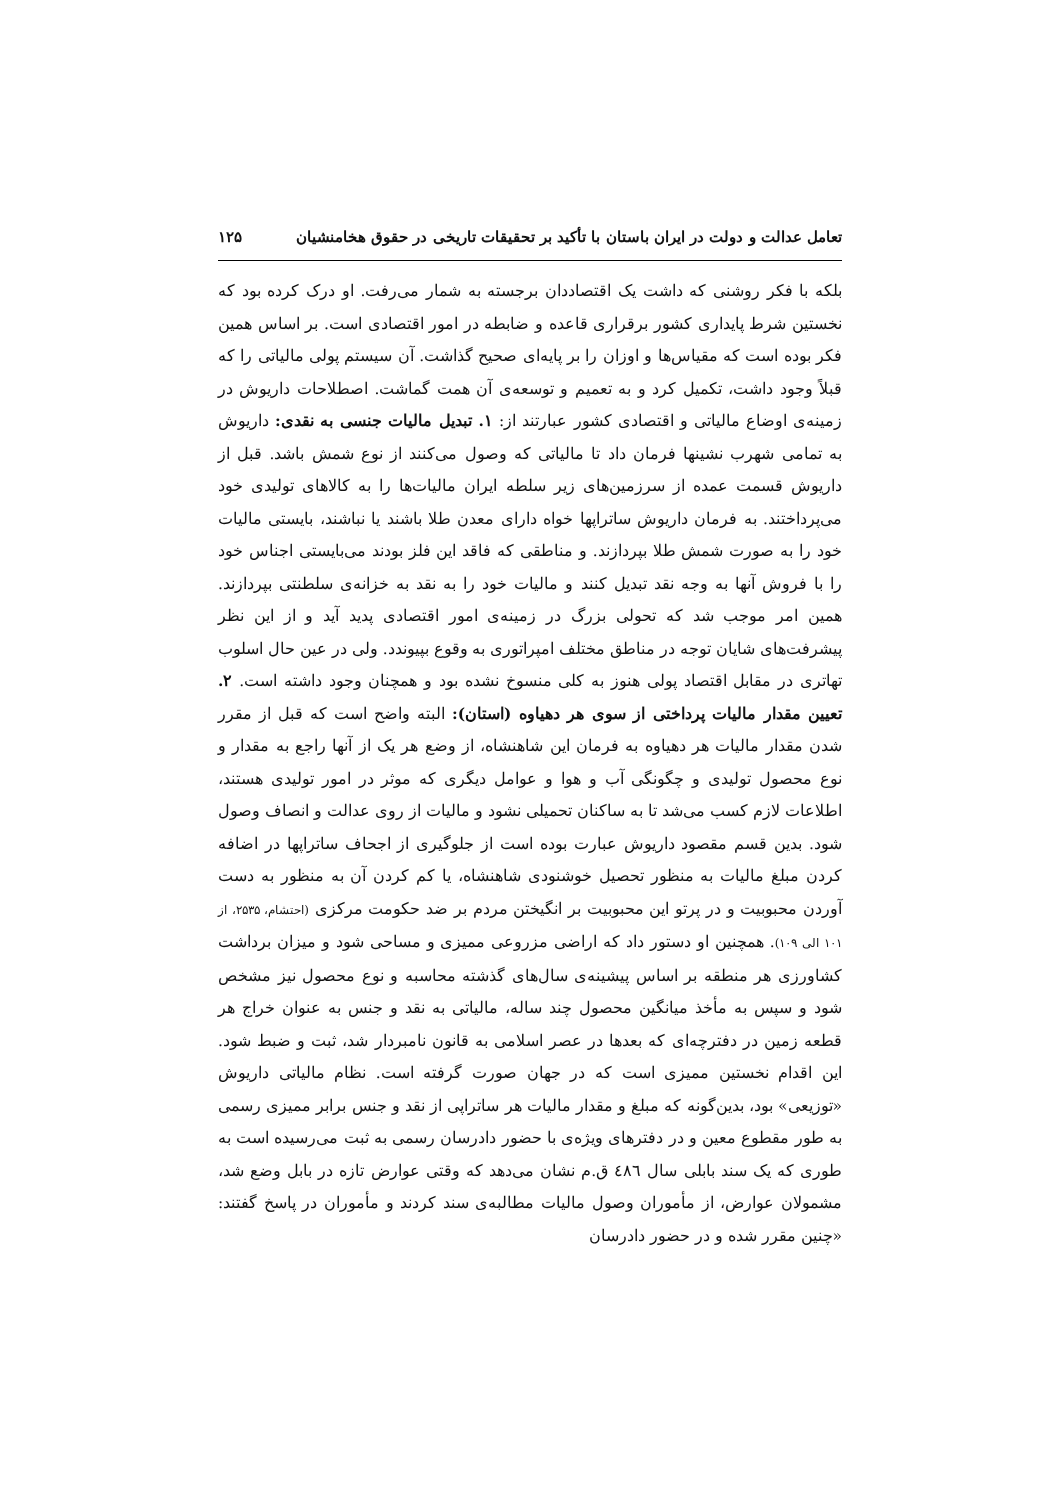تعامل عدالت و دولت در ایران باستان با تأکید بر تحقیقات تاریخی در حقوق هخامنشیان ۱۲۵
بلکه با فکر روشنی که داشت یک اقتصاددان برجسته به شمار می‌رفت. او درک کرده بود که نخستین شرط پایداری کشور برقراری قاعده و ضابطه در امور اقتصادی است. بر اساس همین فکر بوده است که مقیاس‌ها و اوزان را بر پایه‌ای صحیح گذاشت. آن سیستم پولی مالیاتی را که قبلاً وجود داشت، تکمیل کرد و به تعمیم و توسعه‌ی آن همت گماشت. اصطلاحات داریوش در زمینه‌ی اوضاع مالیاتی و اقتصادی کشور عبارتند از: ۱. تبدیل مالیات جنسی به نقدی: داریوش به تمامی شهرب نشینها فرمان داد تا مالیاتی که وصول می‌کنند از نوع شمش باشد. قبل از داریوش قسمت عمده از سرزمین‌های زیر سلطه ایران مالیات‌ها را به کالاهای تولیدی خود می‌پرداختند. به فرمان داریوش ساتراپها خواه دارای معدن طلا باشند یا نباشند، بایستی مالیات خود را به صورت شمش طلا بپردازند. و مناطقی که فاقد این فلز بودند می‌بایستی اجناس خود را با فروش آنها به وجه نقد تبدیل کنند و مالیات خود را به نقد به خزانه‌ی سلطنتی بپردازند. همین امر موجب شد که تحولی بزرگ در زمینه‌ی امور اقتصادی پدید آید و از این نظر پیشرفت‌های شایان توجه در مناطق مختلف امپراتوری به وقوع بپیوندد. ولی در عین حال اسلوب تهاتری در مقابل اقتصاد پولی هنوز به کلی منسوخ نشده بود و همچنان وجود داشته است. ۲. تعیین مقدار مالیات پرداختی از سوی هر دهیاوه (استان): البته واضح است که قبل از مقرر شدن مقدار مالیات هر دهیاوه به فرمان این شاهنشاه، از وضع هر یک از آنها راجع به مقدار و نوع محصول تولیدی و چگونگی آب و هوا و عوامل دیگری که موثر در امور تولیدی هستند، اطلاعات لازم کسب می‌شد تا به ساکنان تحمیلی نشود و مالیات از روی عدالت و انصاف وصول شود. بدین قسم مقصود داریوش عبارت بوده است از جلوگیری از اجحاف ساتراپها در اضافه کردن مبلغ مالیات به منظور تحصیل خوشنودی شاهنشاه، یا کم کردن آن به منظور به دست آوردن محبوبیت و در پرتو این محبوبیت بر انگیختن مردم بر ضد حکومت مرکزی (احتشام، ۲۵۳۵، از ۱۰۱ الی ۱۰۹). همچنین او دستور داد که اراضی مزروعی ممیزی و مساحی شود و میزان برداشت کشاورزی هر منطقه بر اساس پیشینه‌ی سال‌های گذشته محاسبه و نوع محصول نیز مشخص شود و سپس به مأخذ میانگین محصول چند ساله، مالیاتی به نقد و جنس به عنوان خراج هر قطعه زمین در دفترچه‌ای که بعدها در عصر اسلامی به قانون نامبردار شد، ثبت و ضبط شود. این اقدام نخستین ممیزی است که در جهان صورت گرفته است. نظام مالیاتی داریوش «توزیعی» بود، بدین‌گونه که مبلغ و مقدار مالیات هر ساتراپی از نقد و جنس برابر ممیزی رسمی به طور مقطوع معین و در دفترهای ویژه‌ی با حضور دادرسان رسمی به ثبت می‌رسیده است به طوری که یک سند بابلی سال ٤٨٦ ق.م نشان می‌دهد که وقتی عوارض تازه در بابل وضع شد، مشمولان عوارض، از مأموران وصول مالیات مطالبه‌ی سند کردند و مأموران در پاسخ گفتند: «چنین مقرر شده و در حضور دادرسان